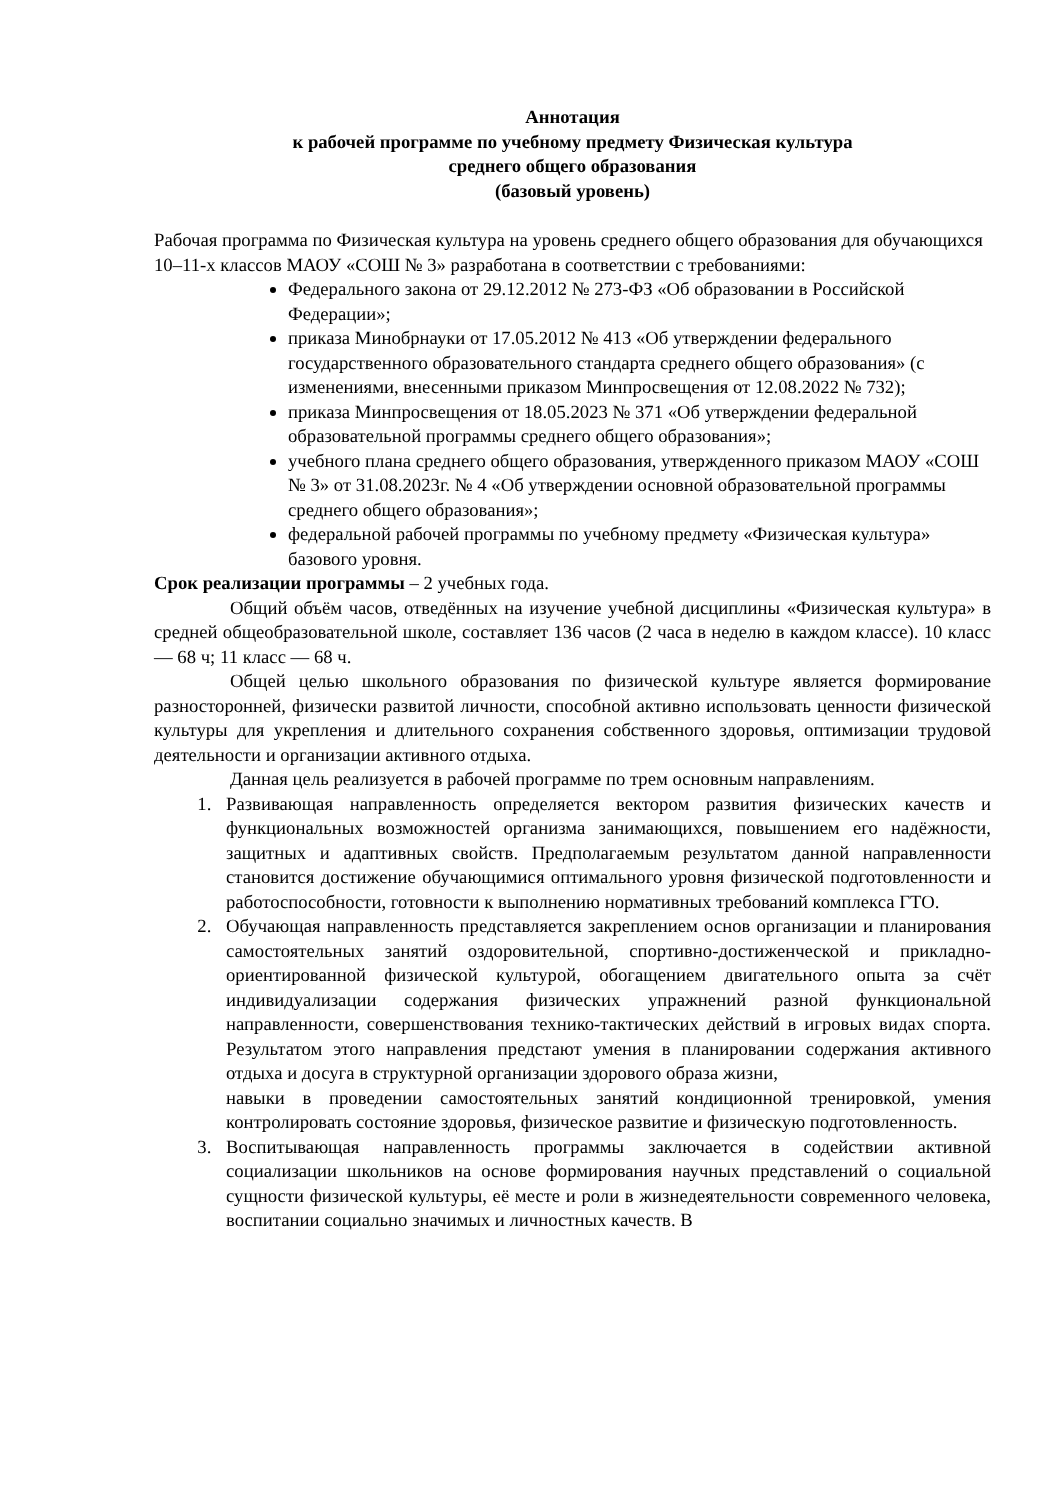Аннотация
к рабочей программе по учебному предмету Физическая культура
среднего общего образования
(базовый уровень)
Рабочая программа по Физическая культура на уровень среднего общего образования для обучающихся 10–11-х классов МАОУ «СОШ № 3» разработана в соответствии с требованиями:
Федерального закона от 29.12.2012 № 273-ФЗ «Об образовании в Российской Федерации»;
приказа Минобрнауки от 17.05.2012 № 413 «Об утверждении федерального государственного образовательного стандарта среднего общего образования» (с изменениями, внесенными приказом Минпросвещения от 12.08.2022 № 732);
приказа Минпросвещения от 18.05.2023 № 371 «Об утверждении федеральной образовательной программы среднего общего образования»;
учебного плана среднего общего образования, утвержденного приказом МАОУ «СОШ № 3» от 31.08.2023г. № 4 «Об утверждении основной образовательной программы среднего общего образования»;
федеральной рабочей программы по учебному предмету «Физическая культура» базового уровня.
Срок реализации программы – 2 учебных года.
Общий объём часов, отведённых на изучение учебной дисциплины «Физическая культура» в средней общеобразовательной школе, составляет 136 часов (2 часа в неделю в каждом классе). 10 класс — 68 ч; 11 класс — 68 ч.
Общей целью школьного образования по физической культуре является формирование разносторонней, физически развитой личности, способной активно использовать ценности физической культуры для укрепления и длительного сохранения собственного здоровья, оптимизации трудовой деятельности и организации активного отдыха.
Данная цель реализуется в рабочей программе по трем основным направлениям.
1. Развивающая направленность определяется вектором развития физических качеств и функциональных возможностей организма занимающихся, повышением его надёжности, защитных и адаптивных свойств. Предполагаемым результатом данной направленности становится достижение обучающимися оптимального уровня физической подготовленности и работоспособности, готовности к выполнению нормативных требований комплекса ГТО.
2. Обучающая направленность представляется закреплением основ организации и планирования самостоятельных занятий оздоровительной, спортивно-достиженческой и прикладно-ориентированной физической культурой, обогащением двигательного опыта за счёт индивидуализации содержания физических упражнений разной функциональной направленности, совершенствования технико-тактических действий в игровых видах спорта. Результатом этого направления предстают умения в планировании содержания активного отдыха и досуга в структурной организации здорового образа жизни,
навыки в проведении самостоятельных занятий кондиционной тренировкой, умения контролировать состояние здоровья, физическое развитие и физическую подготовленность.
3. Воспитывающая направленность программы заключается в содействии активной социализации школьников на основе формирования научных представлений о социальной сущности физической культуры, её месте и роли в жизнедеятельности современного человека, воспитании социально значимых и личностных качеств. В